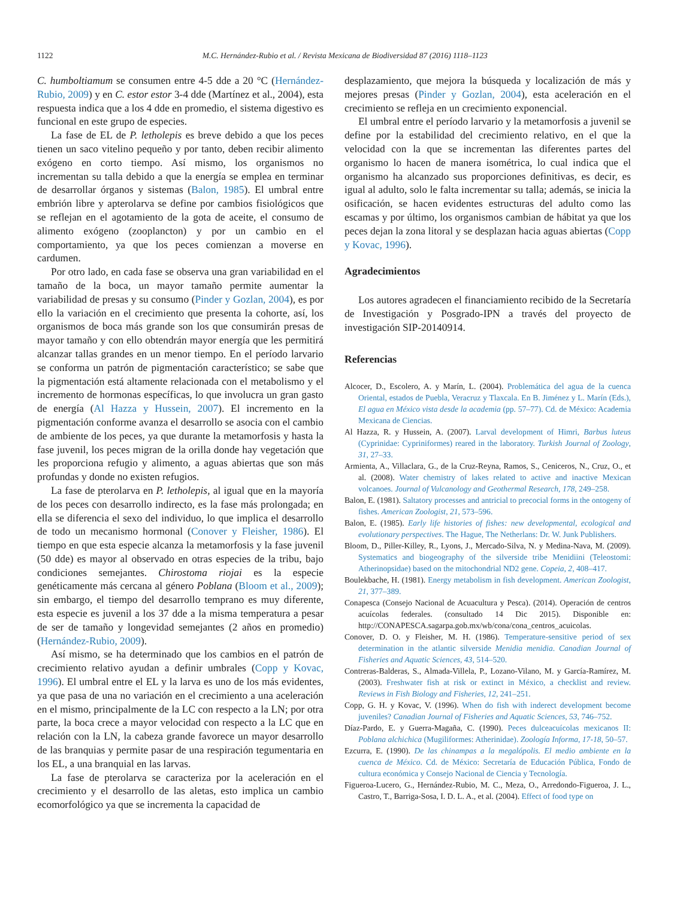1122 M.C. Hernández-Rubio et al. / Revista Mexicana de Biodiversidad 87 (2016) 1118–1123
C. humboltiamum se consumen entre 4-5 dde a 20 °C (Hernández-Rubio, 2009) y en C. estor estor 3-4 dde (Martínez et al., 2004), esta respuesta indica que a los 4 dde en promedio, el sistema digestivo es funcional en este grupo de especies.
La fase de EL de P. letholepis es breve debido a que los peces tienen un saco vitelino pequeño y por tanto, deben recibir alimento exógeno en corto tiempo. Así mismo, los organismos no incrementan su talla debido a que la energía se emplea en terminar de desarrollar órganos y sistemas (Balon, 1985). El umbral entre embrión libre y apterolarva se define por cambios fisiológicos que se reflejan en el agotamiento de la gota de aceite, el consumo de alimento exógeno (zooplancton) y por un cambio en el comportamiento, ya que los peces comienzan a moverse en cardumen.
Por otro lado, en cada fase se observa una gran variabilidad en el tamaño de la boca, un mayor tamaño permite aumentar la variabilidad de presas y su consumo (Pinder y Gozlan, 2004), es por ello la variación en el crecimiento que presenta la cohorte, así, los organismos de boca más grande son los que consumirán presas de mayor tamaño y con ello obtendrán mayor energía que les permitirá alcanzar tallas grandes en un menor tiempo. En el período larvario se conforma un patrón de pigmentación característico; se sabe que la pigmentación está altamente relacionada con el metabolismo y el incremento de hormonas específicas, lo que involucra un gran gasto de energía (Al Hazza y Hussein, 2007). El incremento en la pigmentación conforme avanza el desarrollo se asocia con el cambio de ambiente de los peces, ya que durante la metamorfosis y hasta la fase juvenil, los peces migran de la orilla donde hay vegetación que les proporciona refugio y alimento, a aguas abiertas que son más profundas y donde no existen refugios.
La fase de pterolarva en P. letholepis, al igual que en la mayoría de los peces con desarrollo indirecto, es la fase más prolongada; en ella se diferencia el sexo del individuo, lo que implica el desarrollo de todo un mecanismo hormonal (Conover y Fleisher, 1986). El tiempo en que esta especie alcanza la metamorfosis y la fase juvenil (50 dde) es mayor al observado en otras especies de la tribu, bajo condiciones semejantes. Chirostoma riojai es la especie genéticamente más cercana al género Poblana (Bloom et al., 2009); sin embargo, el tiempo del desarrollo temprano es muy diferente, esta especie es juvenil a los 37 dde a la misma temperatura a pesar de ser de tamaño y longevidad semejantes (2 años en promedio) (Hernández-Rubio, 2009).
Así mismo, se ha determinado que los cambios en el patrón de crecimiento relativo ayudan a definir umbrales (Copp y Kovac, 1996). El umbral entre el EL y la larva es uno de los más evidentes, ya que pasa de una no variación en el crecimiento a una aceleración en el mismo, principalmente de la LC con respecto a la LN; por otra parte, la boca crece a mayor velocidad con respecto a la LC que en relación con la LN, la cabeza grande favorece un mayor desarrollo de las branquias y permite pasar de una respiración tegumentaria en los EL, a una branquial en las larvas.
La fase de pterolarva se caracteriza por la aceleración en el crecimiento y el desarrollo de las aletas, esto implica un cambio ecomorfológico ya que se incrementa la capacidad de
desplazamiento, que mejora la búsqueda y localización de más y mejores presas (Pinder y Gozlan, 2004), esta aceleración en el crecimiento se refleja en un crecimiento exponencial.
El umbral entre el período larvario y la metamorfosis a juvenil se define por la estabilidad del crecimiento relativo, en el que la velocidad con la que se incrementan las diferentes partes del organismo lo hacen de manera isométrica, lo cual indica que el organismo ha alcanzado sus proporciones definitivas, es decir, es igual al adulto, solo le falta incrementar su talla; además, se inicia la osificación, se hacen evidentes estructuras del adulto como las escamas y por último, los organismos cambian de hábitat ya que los peces dejan la zona litoral y se desplazan hacia aguas abiertas (Copp y Kovac, 1996).
Agradecimientos
Los autores agradecen el financiamiento recibido de la Secretaría de Investigación y Posgrado-IPN a través del proyecto de investigación SIP-20140914.
Referencias
Alcocer, D., Escolero, A. y Marín, L. (2004). Problemática del agua de la cuenca Oriental, estados de Puebla, Veracruz y Tlaxcala. En B. Jiménez y L. Marín (Eds.), El agua en México vista desde la academia (pp. 57–77). Cd. de México: Academia Mexicana de Ciencias.
Al Hazza, R. y Hussein, A. (2007). Larval development of Himri, Barbus luteus (Cyprinidae: Cypriniformes) reared in the laboratory. Turkish Journal of Zoology, 31, 27–33.
Armienta, A., Villaclara, G., de la Cruz-Reyna, Ramos, S., Ceniceros, N., Cruz, O., et al. (2008). Water chemistry of lakes related to active and inactive Mexican volcanoes. Journal of Vulcanology and Geothermal Research, 178, 249–258.
Balon, E. (1981). Saltatory processes and antricial to precocial forms in the ontogeny of fishes. American Zoologist, 21, 573–596.
Balon, E. (1985). Early life histories of fishes: new developmental, ecological and evolutionary perspectives. The Hague, The Netherlans: Dr. W. Junk Publishers.
Bloom, D., Piller-Killey, R., Lyons, J., Mercado-Silva, N. y Medina-Nava, M. (2009). Systematics and biogeography of the silverside tribe Menidiini (Teleostomi: Atherinopsidae) based on the mitochondrial ND2 gene. Copeia, 2, 408–417.
Boulekbache, H. (1981). Energy metabolism in fish development. American Zoologist, 21, 377–389.
Conapesca (Consejo Nacional de Acuacultura y Pesca). (2014). Operación de centros acuícolas federales. (consultado 14 Dic 2015). Disponible en: http://CONAPESCA.sagarpa.gob.mx/wb/cona/cona_centros_acuicolas.
Conover, D. O. y Fleisher, M. H. (1986). Temperature-sensitive period of sex determination in the atlantic silverside Menidia menidia. Canadian Journal of Fisheries and Aquatic Sciences, 43, 514–520.
Contreras-Balderas, S., Almada-Villela, P., Lozano-Vilano, M. y García-Ramírez, M. (2003). Freshwater fish at risk or extinct in México, a checklist and review. Reviews in Fish Biology and Fisheries, 12, 241–251.
Copp, G. H. y Kovac, V. (1996). When do fish with inderect development become juveniles? Canadian Journal of Fisheries and Aquatic Sciences, 53, 746–752.
Díaz-Pardo, E. y Guerra-Magaña, C. (1990). Peces dulceacuícolas mexicanos II: Poblana alchichica (Mugiliformes: Atherinidae). Zoología Informa, 17-18, 50–57.
Ezcurra, E. (1990). De las chinampas a la megalópolis. El medio ambiente en la cuenca de México. Cd. de México: Secretaría de Educación Pública, Fondo de cultura económica y Consejo Nacional de Ciencia y Tecnología.
Figueroa-Lucero, G., Hernández-Rubio, M. C., Meza, O., Arredondo-Figueroa, J. L., Castro, T., Barriga-Sosa, I. D. L. A., et al. (2004). Effect of food type on